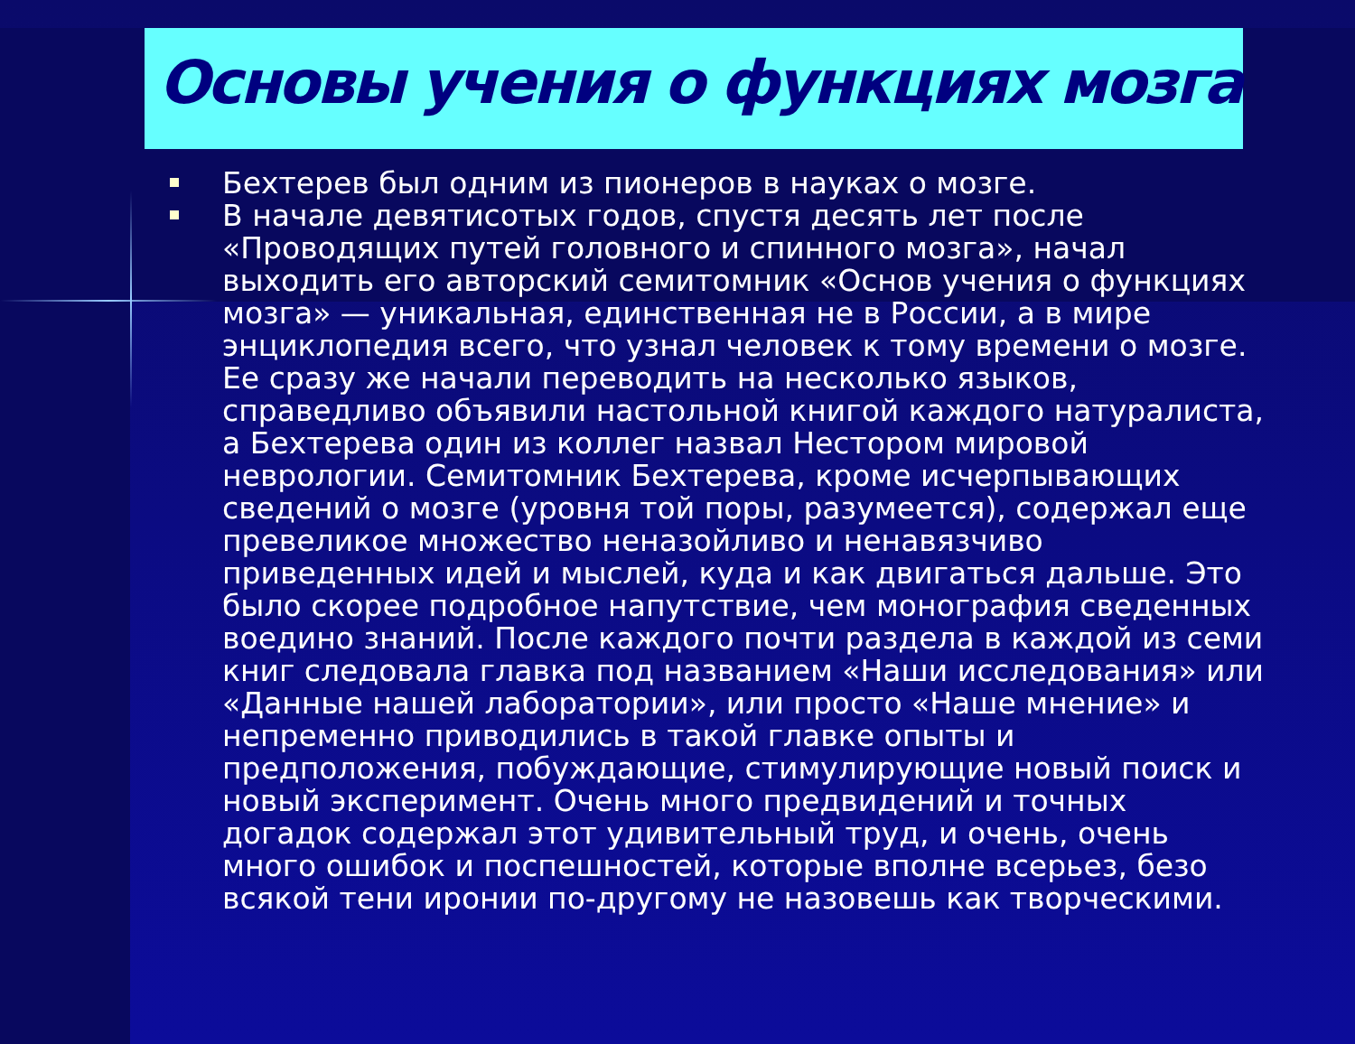Основы учения о функциях мозга
Бехтерев был одним из пионеров в науках о мозге.
В начале девятисотых годов, спустя десять лет после «Проводящих путей головного и спинного мозга», начал выходить его авторский семитомник «Основ учения о функциях мозга» — уникальная, единственная не в России, а в мире энциклопедия всего, что узнал человек к тому времени о мозге. Ее сразу же начали переводить на несколько языков, справедливо объявили настольной книгой каждого натуралиста, а Бехтерева один из коллег назвал Нестором мировой неврологии. Семитомник Бехтерева, кроме исчерпывающих сведений о мозге (уровня той поры, разумеется), содержал еще превеликое множество неназойливо и ненавязчиво приведенных идей и мыслей, куда и как двигаться дальше. Это было скорее подробное напутствие, чем монография сведенных воедино знаний. После каждого почти раздела в каждой из семи книг следовала главка под названием «Наши исследования» или «Данные нашей лаборатории», или просто «Наше мнение» и непременно приводились в такой главке опыты и предположения, побуждающие, стимулирующие новый поиск и новый эксперимент. Очень много предвидений и точных догадок содержал этот удивительный труд, и очень, очень много ошибок и поспешностей, которые вполне всерьез, безо всякой тени иронии по-другому не назовешь как творческими.